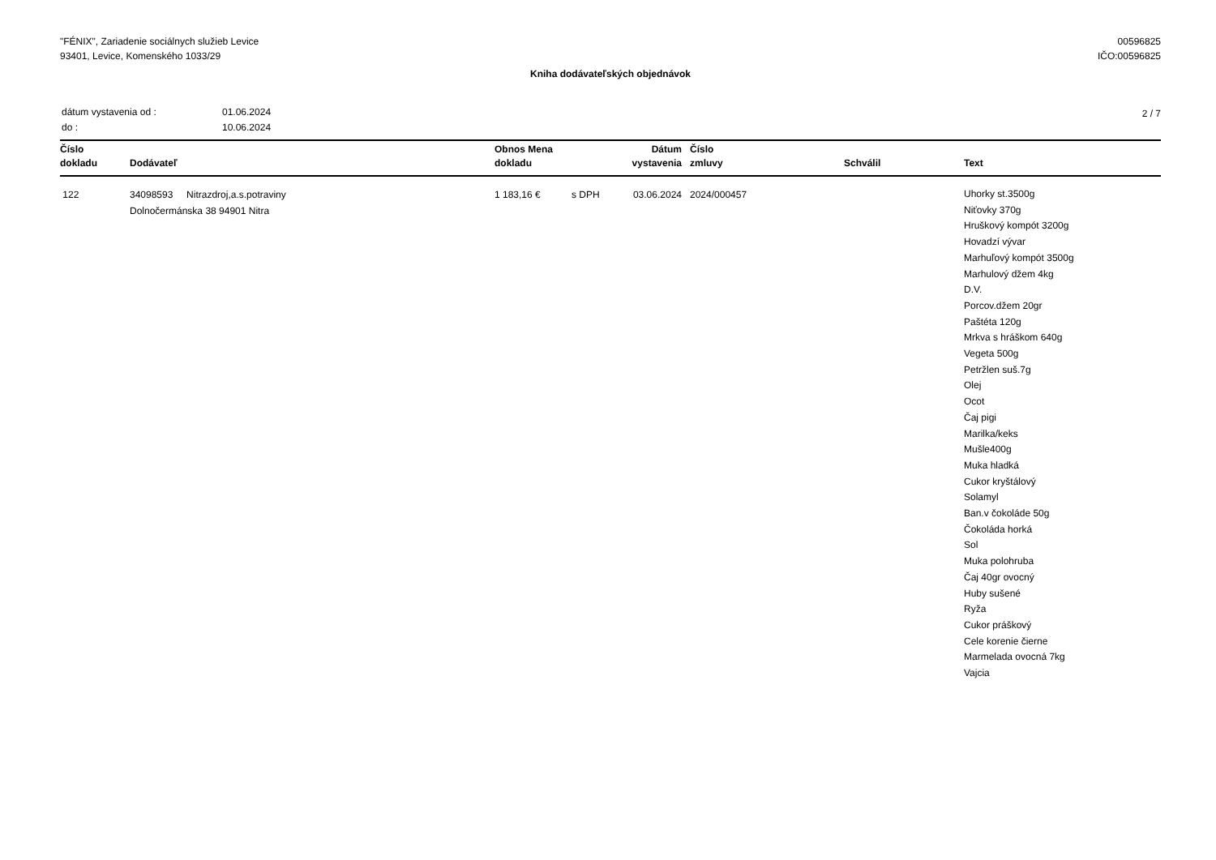"FÉNIX", Zariadenie sociálnych služieb Levice
93401, Levice, Komenského 1033/29
00596825
IČO:00596825
Kniha dodávateľských objednávok
| dátum vystavenia od : | 01.06.2024 |
| do : | 10.06.2024 |
2 / 7
| Číslo dokladu | Dodávateľ | Obnos Mena dokladu | | Dátum vystavenia | Číslo zmluvy | Schválil | Text |
| --- | --- | --- | --- | --- | --- | --- | --- |
| 122 | 34098593 Nitrazdroj,a.s.potraviny Dolnočermánska 38 94901 Nitra | 1 183,16 € | s DPH | 03.06.2024 | 2024/000457 | | Uhorky st.3500g Niťovky 370g Hruškový kompót 3200g Hovadzí vývar Marhuľový kompót 3500g Marhulový džem 4kg D.V. Porcov.džem 20gr Paštéta 120g Mrkva s hráškom 640g Vegeta 500g Petržlen suš.7g Olej Ocot Čaj pigi Marilka/keks Mušle400g Muka hladká Cukor kryštálový Solamyl Ban.v čokoláde 50g Čokoláda horká Sol Muka polohruba Čaj 40gr ovocný Huby sušené Ryža Cukor práškový Cele korenie čierne Marmelada ovocná 7kg Vajcia |